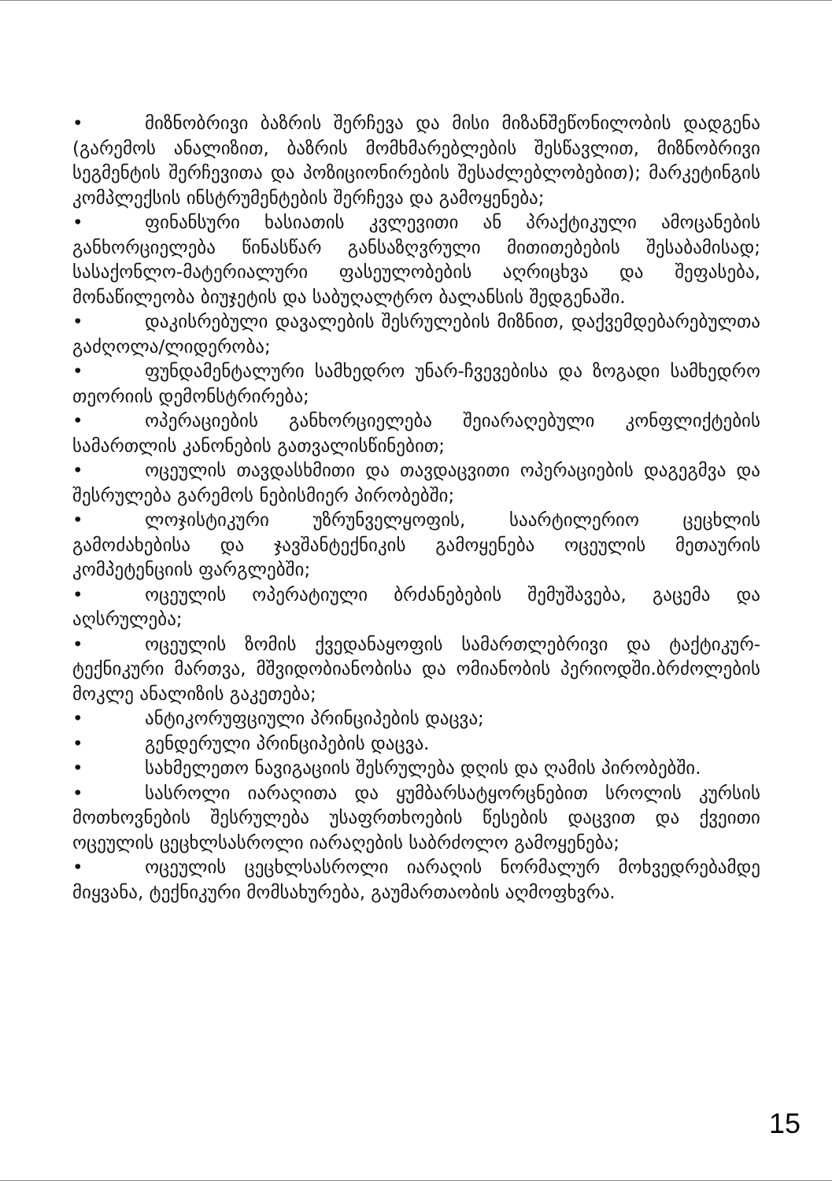• მიზნობრივი ბაზრის შერჩევა და მისი მიზანშეწონილობის დადგენა (გარემოს ანალიზით, ბაზრის მომხმარებლების შესწავლით, მიზნობრივი სეგმენტის შერჩევითა და პოზიციონირების შესაძლებლობებით); მარკეტინგის კომპლექსის ინსტრუმენტების შერჩევა და გამოყენება;
• ფინანსური ხასიათის კვლევითი ან პრაქტიკული ამოცანების განხორციელება წინასწარ განსაზღვრული მითითებების შესაბამისად; სასაქონლო-მატერიალური ფასეულობების აღრიცხვა და შეფასება, მონაწილეობა ბიუჯეტის და საბუღალტრო ბალანსის შედგენაში.
• დაკისრებული დავალების შესრულების მიზნით, დაქვემდებარებულთა გაძღოლა/ლიდერობა;
• ფუნდამენტალური სამხედრო უნარ-ჩვევებისა და ზოგადი სამხედრო თეორიის დემონსტრირება;
• ოპერაციების განხორციელება შეიარაღებული კონფლიქტების სამართლის კანონების გათვალისწინებით;
• ოცეულის თავდასხმითი და თავდაცვითი ოპერაციების დაგეგმვა და შესრულება გარემოს ნებისმიერ პირობებში;
• ლოჯისტიკური უზრუნველყოფის, საარტილერიო ცეცხლის გამოძახებისა და ჯავშანტექნიკის გამოყენება ოცეულის მეთაურის კომპეტენციის ფარგლებში;
• ოცეულის ოპერატიული ბრძანებების შემუშავება, გაცემა და აღსრულება;
• ოცეულის ზომის ქვედანაყოფის სამართლებრივი და ტაქტიკურ-ტექნიკური მართვა, მშვიდობიანობისა და ომიანობის პერიოდში.ბრძოლების მოკლე ანალიზის გაკეთება;
• ანტიკორუფციული პრინციპების დაცვა;
• გენდერული პრინციპების დაცვა.
• სახმელეთო ნავიგაციის შესრულება დღის და ღამის პირობებში.
• სასროლი იარაღითა და ყუმბარსატყორცნებით სროლის კურსის მოთხოვნების შესრულება უსაფრთხოების წესების დაცვით და ქვეითი ოცეულის ცეცხლსასროლი იარაღების საბრძოლო გამოყენება;
• ოცეულის ცეცხლსასროლი იარაღის ნორმალურ მოხვედრებამდე მიყვანა, ტექნიკური მომსახურება, გაუმართაობის აღმოფხვრა.
15